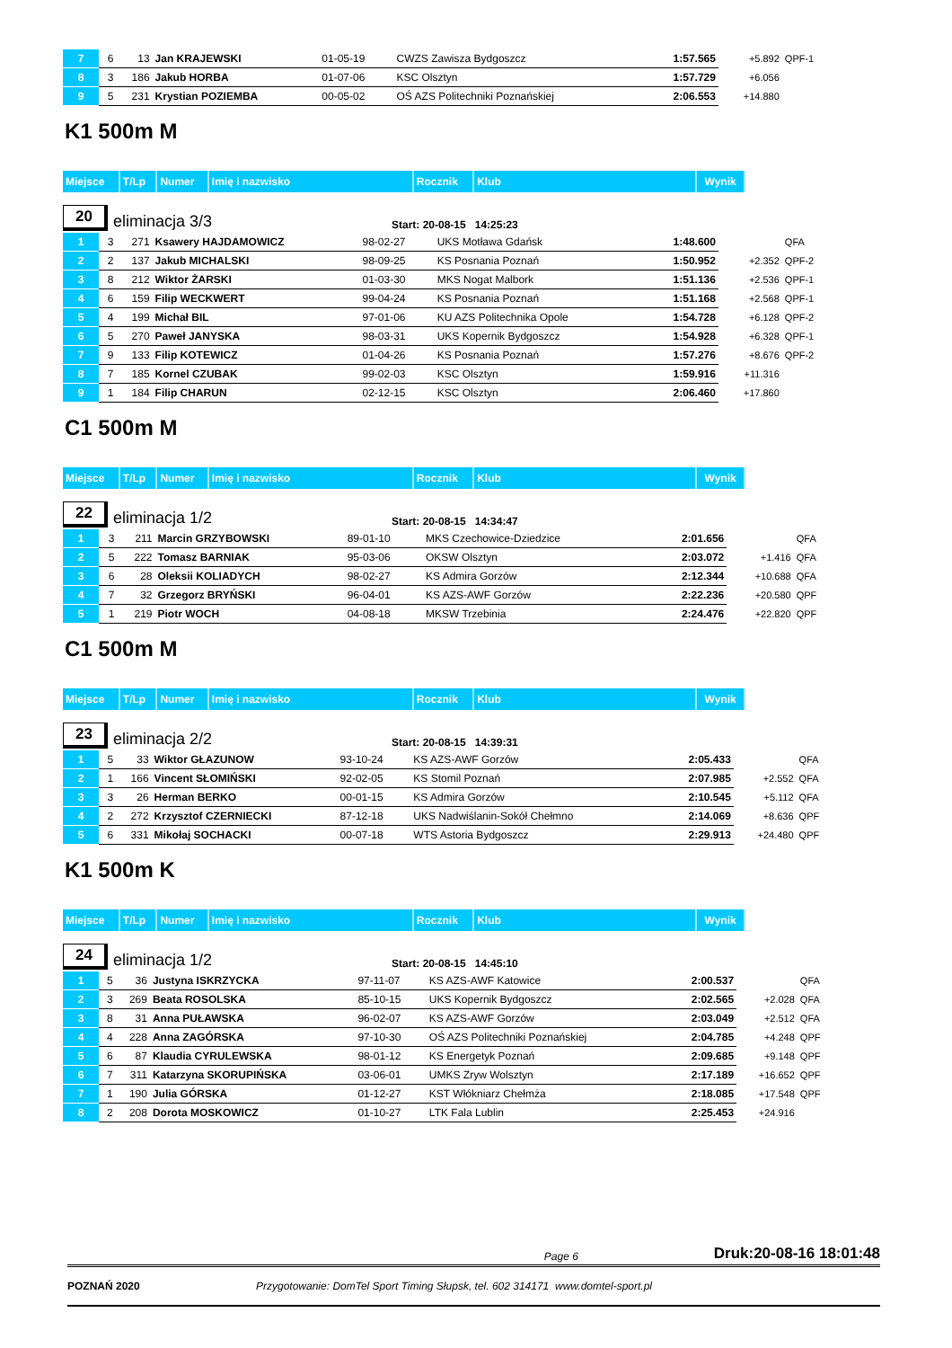| 7 | 6 | 13 | Jan KRAJEWSKI | 01-05-19 | CWZS Zawisza Bydgoszcz | 1:57.565 | +5.892 | QPF-1 |
| 8 | 3 | 186 | Jakub HORBA | 01-07-06 | KSC Olsztyn | 1:57.729 | +6.056 | |
| 9 | 5 | 231 | Krystian POZIEMBA | 00-05-02 | OŚ AZS Politechniki Poznańskiej | 2:06.553 | +14.880 | |
K1 500m M
| Miejsce | T/Lp | Numer | Imię i nazwisko | Rocznik | Klub | Wynik |
| --- | --- | --- | --- | --- | --- | --- |
20
eliminacja 3/3
Start: 20-08-15 14:25:23
| 1 | 3 | 271 | Ksawery HAJDAMOWICZ | 98-02-27 | UKS Motława Gdańsk | 1:48.600 | | QFA |
| 2 | 2 | 137 | Jakub MICHALSKI | 98-09-25 | KS Posnania Poznań | 1:50.952 | +2.352 | QPF-2 |
| 3 | 8 | 212 | Wiktor ŻARSKI | 01-03-30 | MKS Nogat Malbork | 1:51.136 | +2.536 | QPF-1 |
| 4 | 6 | 159 | Filip WECKWERT | 99-04-24 | KS Posnania Poznań | 1:51.168 | +2.568 | QPF-1 |
| 5 | 4 | 199 | Michał BIL | 97-01-06 | KU AZS Politechnika Opole | 1:54.728 | +6.128 | QPF-2 |
| 6 | 5 | 270 | Paweł JANYSKA | 98-03-31 | UKS Kopernik Bydgoszcz | 1:54.928 | +6.328 | QPF-1 |
| 7 | 9 | 133 | Filip KOTEWICZ | 01-04-26 | KS Posnania Poznań | 1:57.276 | +8.676 | QPF-2 |
| 8 | 7 | 185 | Kornel CZUBAK | 99-02-03 | KSC Olsztyn | 1:59.916 | +11.316 | |
| 9 | 1 | 184 | Filip CHARUN | 02-12-15 | KSC Olsztyn | 2:06.460 | +17.860 | |
C1 500m M
| Miejsce | T/Lp | Numer | Imię i nazwisko | Rocznik | Klub | Wynik |
| --- | --- | --- | --- | --- | --- | --- |
22
eliminacja 1/2
Start: 20-08-15 14:34:47
| 1 | 3 | 211 | Marcin GRZYBOWSKI | 89-01-10 | MKS Czechowice-Dziedzice | 2:01.656 | | QFA |
| 2 | 5 | 222 | Tomasz BARNIAK | 95-03-06 | OKSW Olsztyn | 2:03.072 | +1.416 | QFA |
| 3 | 6 | 28 | Oleksii KOLIADYCH | 98-02-27 | KS Admira Gorzów | 2:12.344 | +10.688 | QFA |
| 4 | 7 | 32 | Grzegorz BRYŃSKI | 96-04-01 | KS AZS-AWF Gorzów | 2:22.236 | +20.580 | QPF |
| 5 | 1 | 219 | Piotr WOCH | 04-08-18 | MKSW Trzebinia | 2:24.476 | +22.820 | QPF |
C1 500m M
| Miejsce | T/Lp | Numer | Imię i nazwisko | Rocznik | Klub | Wynik |
| --- | --- | --- | --- | --- | --- | --- |
23
eliminacja 2/2
Start: 20-08-15 14:39:31
| 1 | 5 | 33 | Wiktor GŁAZUNOW | 93-10-24 | KS AZS-AWF Gorzów | 2:05.433 | | QFA |
| 2 | 1 | 166 | Vincent SŁOMIŃSKI | 92-02-05 | KS Stomil Poznań | 2:07.985 | +2.552 | QFA |
| 3 | 3 | 26 | Herman BERKO | 00-01-15 | KS Admira Gorzów | 2:10.545 | +5.112 | QFA |
| 4 | 2 | 272 | Krzysztof CZERNIECKI | 87-12-18 | UKS Nadwiślanin-Sokół Chełmno | 2:14.069 | +8.636 | QPF |
| 5 | 6 | 331 | Mikołaj SOCHACKI | 00-07-18 | WTS Astoria Bydgoszcz | 2:29.913 | +24.480 | QPF |
K1 500m K
| Miejsce | T/Lp | Numer | Imię i nazwisko | Rocznik | Klub | Wynik |
| --- | --- | --- | --- | --- | --- | --- |
24
eliminacja 1/2
Start: 20-08-15 14:45:10
| 1 | 5 | 36 | Justyna ISKRZYCKA | 97-11-07 | KS AZS-AWF Katowice | 2:00.537 | | QFA |
| 2 | 3 | 269 | Beata ROSOLSKA | 85-10-15 | UKS Kopernik Bydgoszcz | 2:02.565 | +2.028 | QFA |
| 3 | 8 | 31 | Anna PUŁAWSKA | 96-02-07 | KS AZS-AWF Gorzów | 2:03.049 | +2.512 | QFA |
| 4 | 4 | 228 | Anna ZAGÓRSKA | 97-10-30 | OŚ AZS Politechniki Poznańskiej | 2:04.785 | +4.248 | QPF |
| 5 | 6 | 87 | Klaudia CYRULEWSKA | 98-01-12 | KS Energetyk Poznań | 2:09.685 | +9.148 | QPF |
| 6 | 7 | 311 | Katarzyna SKORUPIŃSKA | 03-06-01 | UMKS Zryw Wolsztyn | 2:17.189 | +16.652 | QPF |
| 7 | 1 | 190 | Julia GÓRSKA | 01-12-27 | KST Włókniarz Chełmża | 2:18.085 | +17.548 | QPF |
| 8 | 2 | 208 | Dorota MOSKOWICZ | 01-10-27 | LTK Fala Lublin | 2:25.453 | +24.916 | |
Page 6 Druk:20-08-16 18:01:48
POZNAŃ 2020 Przygotowanie: DomTel Sport Timing Słupsk, tel. 602 314171 www.domtel-sport.pl